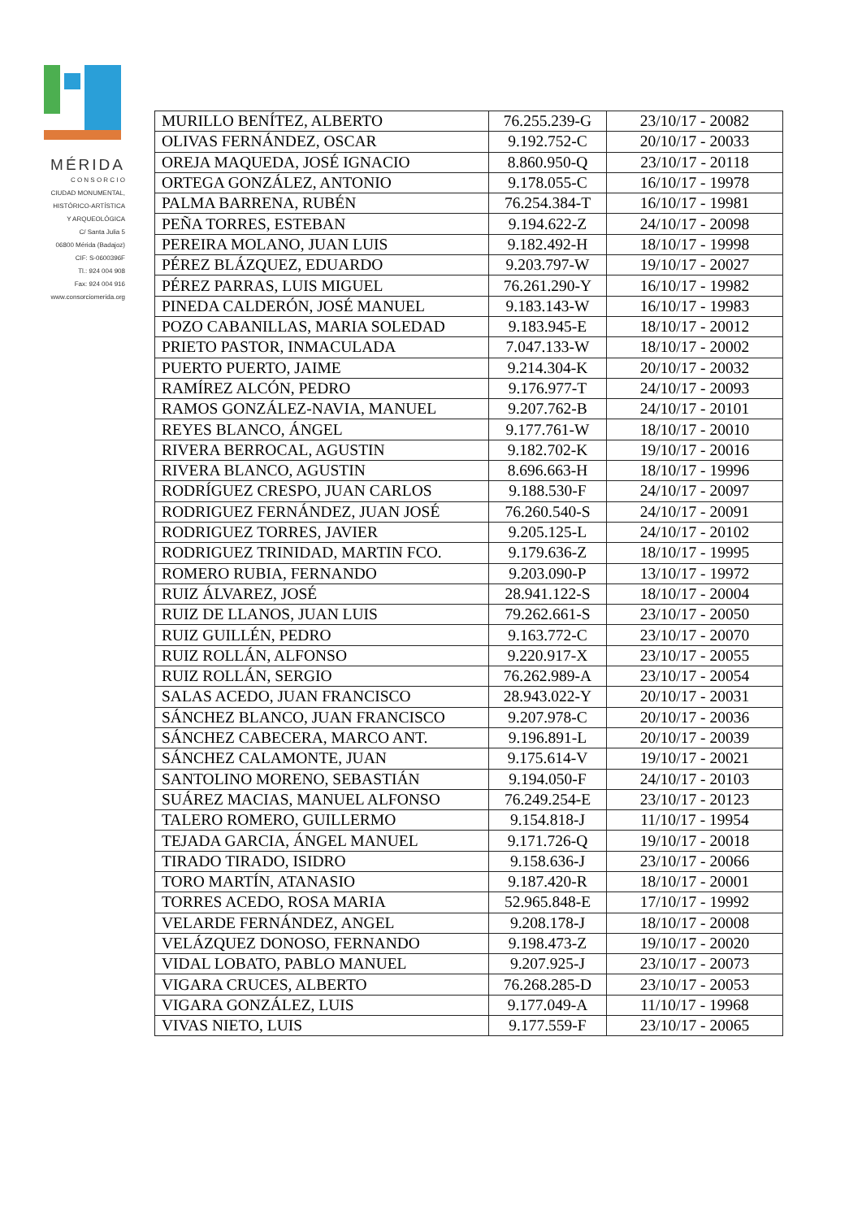MÉRIDA
C O N S O R C I O
CIUDAD MONUMENTAL,
HISTÓRICO-ARTÍSTICA
Y ARQUEOLÓGICA
C/ Santa Julia 5
06800 Mérida (Badajoz)
CIF: S-0600396F
Tl.: 924 004 908
Fax: 924 004 916
www.consorciomerida.org
| MURILLO BENÍTEZ, ALBERTO | 76.255.239-G | 23/10/17 - 20082 |
| OLIVAS FERNÁNDEZ, OSCAR | 9.192.752-C | 20/10/17 - 20033 |
| OREJA MAQUEDA, JOSÉ IGNACIO | 8.860.950-Q | 23/10/17 - 20118 |
| ORTEGA GONZÁLEZ, ANTONIO | 9.178.055-C | 16/10/17 - 19978 |
| PALMA BARRENA, RUBÉN | 76.254.384-T | 16/10/17 - 19981 |
| PEÑA TORRES, ESTEBAN | 9.194.622-Z | 24/10/17 - 20098 |
| PEREIRA MOLANO, JUAN LUIS | 9.182.492-H | 18/10/17 - 19998 |
| PÉREZ BLÁZQUEZ, EDUARDO | 9.203.797-W | 19/10/17 - 20027 |
| PÉREZ PARRAS, LUIS MIGUEL | 76.261.290-Y | 16/10/17 - 19982 |
| PINEDA CALDERÓN, JOSÉ MANUEL | 9.183.143-W | 16/10/17 - 19983 |
| POZO CABANILLAS, MARIA SOLEDAD | 9.183.945-E | 18/10/17 - 20012 |
| PRIETO PASTOR, INMACULADA | 7.047.133-W | 18/10/17 - 20002 |
| PUERTO PUERTO, JAIME | 9.214.304-K | 20/10/17 - 20032 |
| RAMÍREZ ALCÓN, PEDRO | 9.176.977-T | 24/10/17 - 20093 |
| RAMOS GONZÁLEZ-NAVIA, MANUEL | 9.207.762-B | 24/10/17 - 20101 |
| REYES BLANCO, ÁNGEL | 9.177.761-W | 18/10/17 - 20010 |
| RIVERA BERROCAL, AGUSTIN | 9.182.702-K | 19/10/17 - 20016 |
| RIVERA BLANCO, AGUSTIN | 8.696.663-H | 18/10/17 - 19996 |
| RODRÍGUEZ CRESPO, JUAN CARLOS | 9.188.530-F | 24/10/17 - 20097 |
| RODRIGUEZ FERNÁNDEZ, JUAN JOSÉ | 76.260.540-S | 24/10/17 - 20091 |
| RODRIGUEZ TORRES, JAVIER | 9.205.125-L | 24/10/17 - 20102 |
| RODRIGUEZ TRINIDAD, MARTIN FCO. | 9.179.636-Z | 18/10/17 - 19995 |
| ROMERO RUBIA, FERNANDO | 9.203.090-P | 13/10/17 - 19972 |
| RUIZ ÁLVAREZ, JOSÉ | 28.941.122-S | 18/10/17 - 20004 |
| RUIZ DE LLANOS, JUAN LUIS | 79.262.661-S | 23/10/17 - 20050 |
| RUIZ GUILLÉN, PEDRO | 9.163.772-C | 23/10/17 - 20070 |
| RUIZ ROLLÁN, ALFONSO | 9.220.917-X | 23/10/17 - 20055 |
| RUIZ ROLLÁN, SERGIO | 76.262.989-A | 23/10/17 - 20054 |
| SALAS ACEDO, JUAN FRANCISCO | 28.943.022-Y | 20/10/17 - 20031 |
| SÁNCHEZ BLANCO, JUAN FRANCISCO | 9.207.978-C | 20/10/17 - 20036 |
| SÁNCHEZ CABECERA, MARCO ANT. | 9.196.891-L | 20/10/17 - 20039 |
| SÁNCHEZ CALAMONTE, JUAN | 9.175.614-V | 19/10/17 - 20021 |
| SANTOLINO MORENO, SEBASTIÁN | 9.194.050-F | 24/10/17 - 20103 |
| SUÁREZ MACIAS, MANUEL ALFONSO | 76.249.254-E | 23/10/17 - 20123 |
| TALERO ROMERO, GUILLERMO | 9.154.818-J | 11/10/17 - 19954 |
| TEJADA GARCIA, ÁNGEL MANUEL | 9.171.726-Q | 19/10/17 - 20018 |
| TIRADO TIRADO, ISIDRO | 9.158.636-J | 23/10/17 - 20066 |
| TORO MARTÍN, ATANASIO | 9.187.420-R | 18/10/17 - 20001 |
| TORRES ACEDO, ROSA MARIA | 52.965.848-E | 17/10/17 - 19992 |
| VELARDE FERNÁNDEZ, ANGEL | 9.208.178-J | 18/10/17 - 20008 |
| VELÁZQUEZ DONOSO, FERNANDO | 9.198.473-Z | 19/10/17 - 20020 |
| VIDAL LOBATO, PABLO MANUEL | 9.207.925-J | 23/10/17 - 20073 |
| VIGARA CRUCES, ALBERTO | 76.268.285-D | 23/10/17 - 20053 |
| VIGARA GONZÁLEZ, LUIS | 9.177.049-A | 11/10/17 - 19968 |
| VIVAS NIETO, LUIS | 9.177.559-F | 23/10/17 - 20065 |